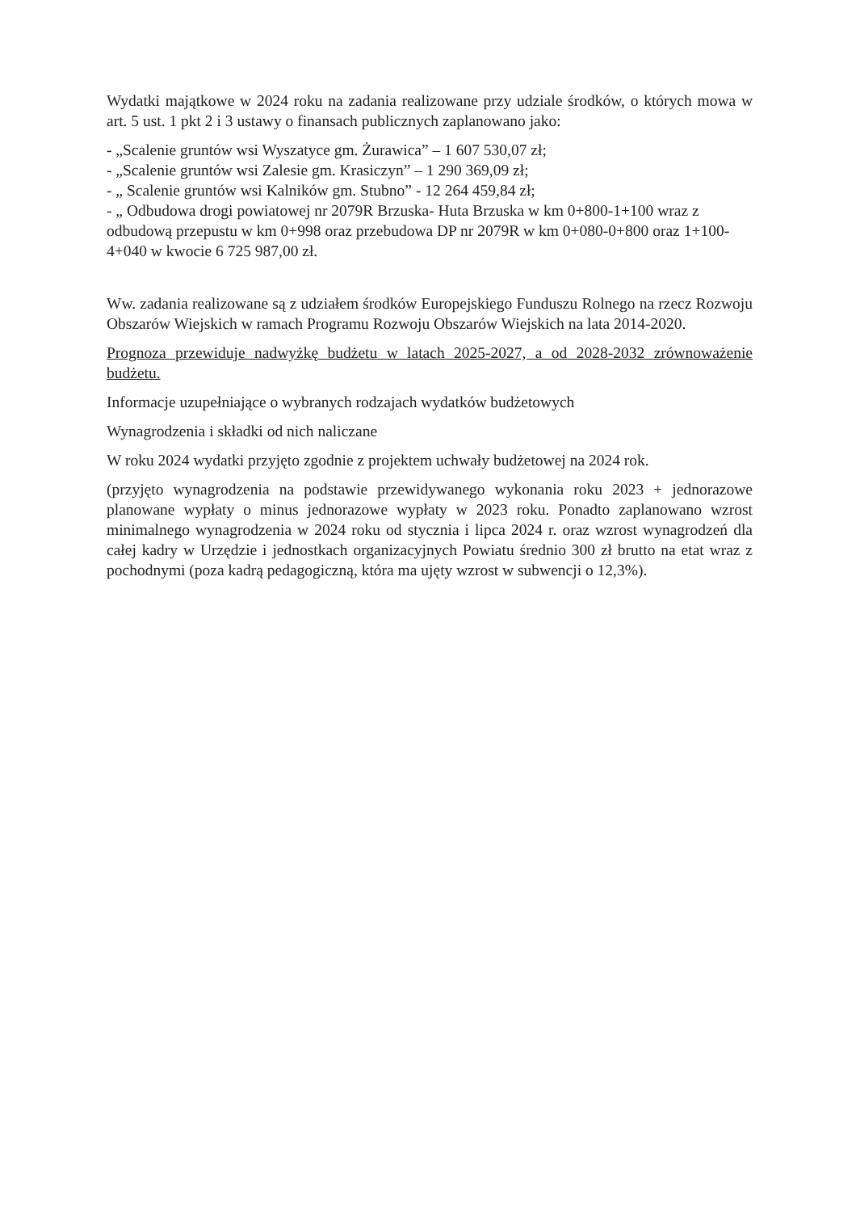Wydatki majątkowe w 2024 roku na zadania realizowane przy udziale środków, o których mowa w art. 5 ust. 1 pkt 2 i 3 ustawy o finansach publicznych zaplanowano jako:
- „Scalenie gruntów wsi Wyszatyce gm. Żurawica” – 1 607 530,07 zł;
- „Scalenie gruntów wsi Zalesie gm. Krasiczyn” – 1 290 369,09 zł;
- „ Scalenie gruntów wsi Kalników gm. Stubno” - 12 264 459,84 zł;
- „ Odbudowa drogi powiatowej nr 2079R Brzuska- Huta Brzuska w km 0+800-1+100 wraz z odbudową przepustu w km 0+998 oraz przebudowa DP nr 2079R w km 0+080-0+800 oraz 1+100-4+040 w kwocie 6 725 987,00 zł.
Ww. zadania realizowane są z udziałem środków Europejskiego Funduszu Rolnego na rzecz Rozwoju Obszarów Wiejskich w ramach Programu Rozwoju Obszarów Wiejskich na lata 2014-2020.
Prognoza przewiduje nadwyżkę budżetu w latach 2025-2027, a od 2028-2032 zrównoważenie budżetu.
Informacje uzupełniające o wybranych rodzajach wydatków budżetowych
Wynagrodzenia i składki od nich naliczane
W roku 2024 wydatki przyjęto zgodnie z projektem uchwały budżetowej na 2024 rok.
(przyjęto wynagrodzenia na podstawie przewidywanego wykonania roku 2023 + jednorazowe planowane wypłaty o minus jednorazowe wypłaty w 2023 roku. Ponadto zaplanowano wzrost minimalnego wynagrodzenia w 2024 roku od stycznia i lipca 2024 r. oraz wzrost wynagrodzeń dla całej kadry w Urzędzie i jednostkach organizacyjnych Powiatu średnio 300 zł brutto na etat wraz z pochodnymi (poza kadrą pedagogiczną, która ma ujęty wzrost w subwencji o 12,3%).